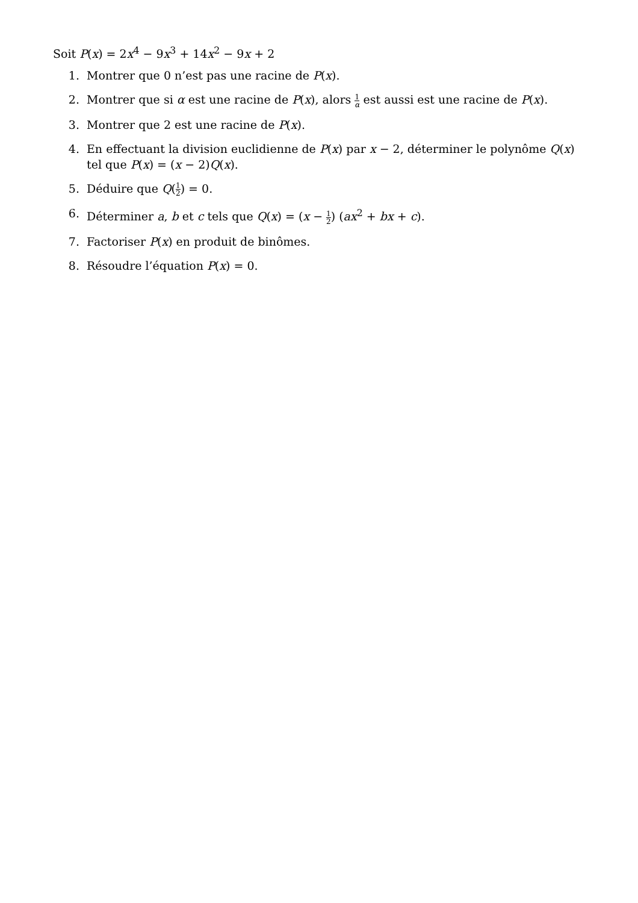Soit P(x) = 2x<sup>4</sup> − 9x<sup>3</sup> + 14x<sup>2</sup> − 9x + 2
1. Montrer que 0 n’est pas une racine de P(x).
2. Montrer que si α est une racine de P(x), alors 1 α est aussi est une racine de P(x).
3. Montrer que 2 est une racine de P(x).
4. En effectuant la division euclidienne de P(x) par x − 2, déterminer le polynôme Q(x) tel que P(x) = (x − 2)Q(x).
5. Déduire que Q(1 2) = 0.
6. Déterminer a, b et c tels que Q(x) = (x − 1 2) (ax<sup>2</sup> + bx + c).
7. Factoriser P(x) en produit de binômes.
8. Résoudre l’équation P(x) = 0.